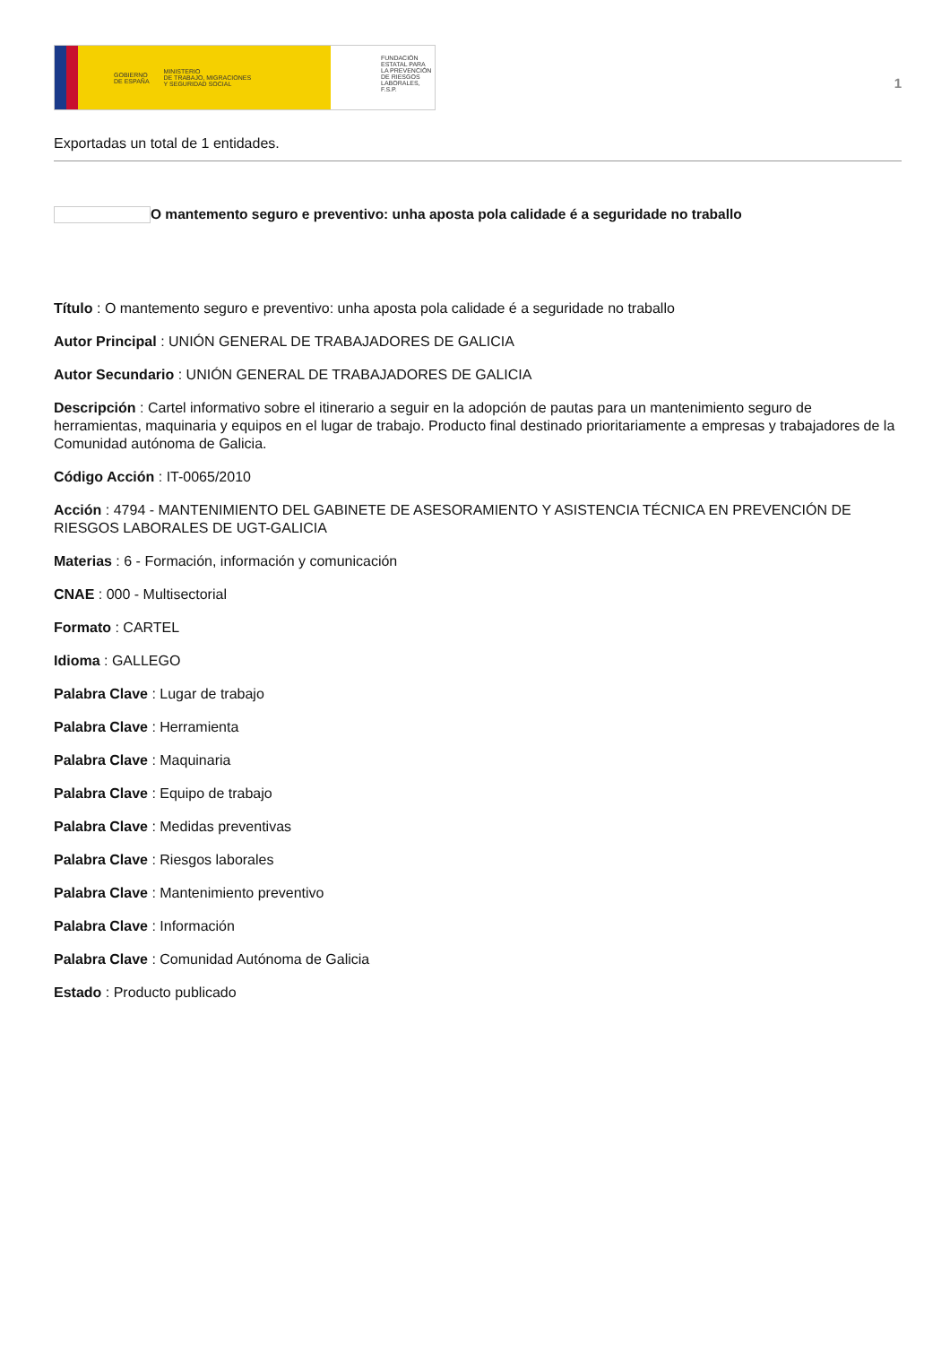GOBIERNO
DE ESPAÑA MINISTERIO
DE TRABAJO, MIGRACIONES
Y SEGURIDAD SOCIAL
FUNDACIÓN
ESTATAL PARA
LA PREVENCIÓN
DE RIESGOS
LABORALES, F.S.P.
1
Exportadas un total de 1 entidades.
O mantemento seguro e preventivo: unha aposta pola calidade é a seguridade no traballo
Título : O mantemento seguro e preventivo: unha aposta pola calidade é a seguridade no traballo
Autor Principal : UNIÓN GENERAL DE TRABAJADORES DE GALICIA
Autor Secundario : UNIÓN GENERAL DE TRABAJADORES DE GALICIA
Descripción : Cartel informativo sobre el itinerario a seguir en la adopción de pautas para un mantenimiento seguro de herramientas, maquinaria y equipos en el lugar de trabajo. Producto final destinado prioritariamente a empresas y trabajadores de la Comunidad autónoma de Galicia.
Código Acción : IT-0065/2010
Acción : 4794 - MANTENIMIENTO DEL GABINETE DE ASESORAMIENTO Y ASISTENCIA TÉCNICA EN PREVENCIÓN DE RIESGOS LABORALES DE UGT-GALICIA
Materias : 6 - Formación, información y comunicación
CNAE : 000 - Multisectorial
Formato : CARTEL
Idioma : GALLEGO
Palabra Clave : Lugar de trabajo
Palabra Clave : Herramienta
Palabra Clave : Maquinaria
Palabra Clave : Equipo de trabajo
Palabra Clave : Medidas preventivas
Palabra Clave : Riesgos laborales
Palabra Clave : Mantenimiento preventivo
Palabra Clave : Información
Palabra Clave : Comunidad Autónoma de Galicia
Estado : Producto publicado